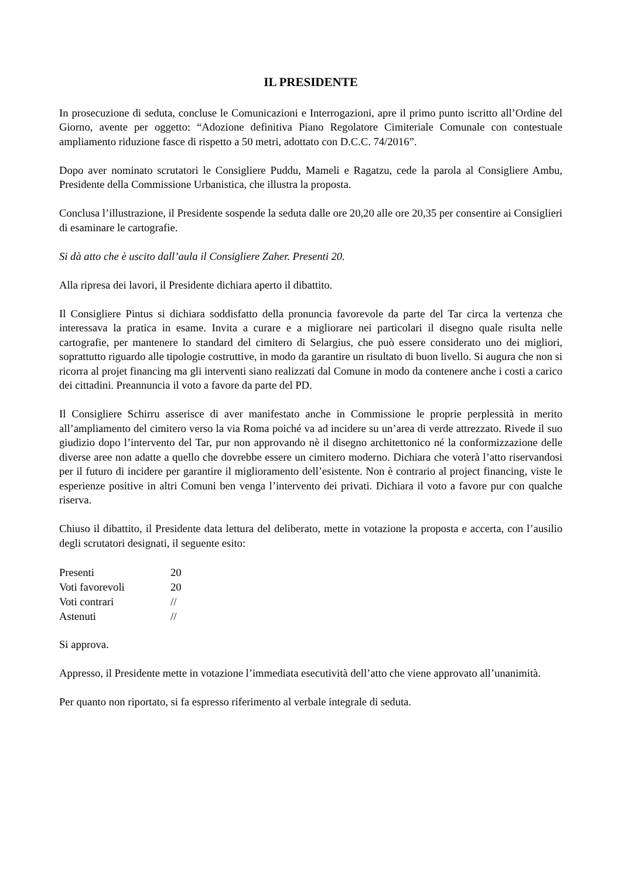IL PRESIDENTE
In prosecuzione di seduta, concluse le Comunicazioni e Interrogazioni, apre il primo punto iscritto all’Ordine del Giorno, avente per oggetto: “Adozione definitiva Piano Regolatore Cimiteriale Comunale con contestuale ampliamento riduzione fasce di rispetto a 50 metri, adottato con D.C.C. 74/2016”.
Dopo aver nominato scrutatori le Consigliere Puddu, Mameli e Ragatzu, cede la parola al Consigliere Ambu, Presidente della Commissione Urbanistica, che illustra la proposta.
Conclusa l’illustrazione, il Presidente sospende la seduta dalle ore 20,20 alle ore 20,35 per consentire ai Consiglieri di esaminare le cartografie.
Si dà atto che è uscito dall’aula il Consigliere Zaher. Presenti 20.
Alla ripresa dei lavori, il Presidente dichiara aperto il dibattito.
Il Consigliere Pintus si dichiara soddisfatto della pronuncia favorevole da parte del Tar circa la vertenza che interessava la pratica in esame. Invita a curare e a migliorare nei particolari il disegno quale risulta nelle cartografie, per mantenere lo standard del cimitero di Selargius, che può essere considerato uno dei migliori, soprattutto riguardo alle tipologie costruttive, in modo da garantire un risultato di buon livello. Si augura che non si ricorra al projet financing ma gli interventi siano realizzati dal Comune in modo da contenere anche i costi a carico dei cittadini. Preannuncia il voto a favore da parte del PD.
Il Consigliere Schirru asserisce di aver manifestato anche in Commissione le proprie perplessità in merito all’ampliamento del cimitero verso la via Roma poiché va ad incidere su un’area di verde attrezzato. Rivede il suo giudizio dopo l’intervento del Tar, pur non approvando nè il disegno architettonico né la conformizzazione delle diverse aree non adatte a quello che dovrebbe essere un cimitero moderno. Dichiara che voterà l’atto riservandosi per il futuro di incidere per garantire il miglioramento dell’esistente. Non è contrario al project financing, viste le esperienze positive in altri Comuni ben venga l’intervento dei privati. Dichiara il voto a favore pur con qualche riserva.
Chiuso il dibattito, il Presidente data lettura del deliberato, mette in votazione la proposta e accerta, con l’ausilio degli scrutatori designati, il seguente esito:
| Presenti | 20 |
| Voti favorevoli | 20 |
| Voti contrari | // |
| Astenuti | // |
Si approva.
Appresso, il Presidente mette in votazione l’immediata esecutività dell’atto che viene approvato all’unanimità.
Per quanto non riportato, si fa espresso riferimento al verbale integrale di seduta.